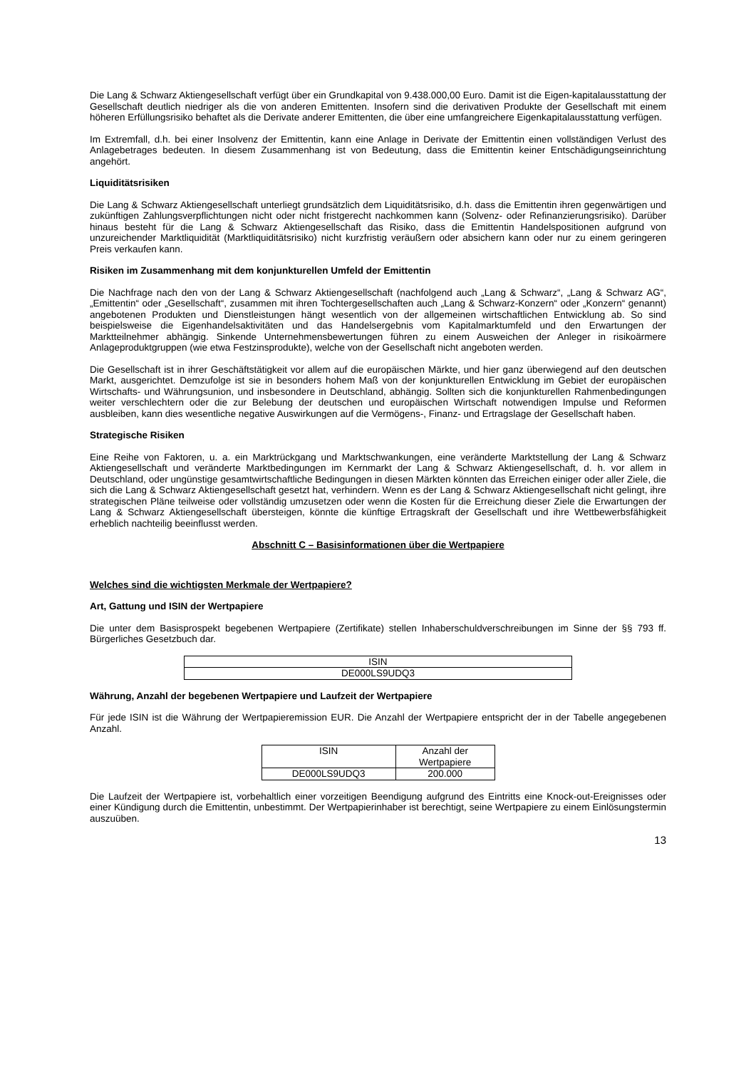Die Lang & Schwarz Aktiengesellschaft verfügt über ein Grundkapital von 9.438.000,00 Euro. Damit ist die Eigen-kapitalausstattung der Gesellschaft deutlich niedriger als die von anderen Emittenten. Insofern sind die derivativen Produkte der Gesellschaft mit einem höheren Erfüllungsrisiko behaftet als die Derivate anderer Emittenten, die über eine umfangreichere Eigenkapitalausstattung verfügen.
Im Extremfall, d.h. bei einer Insolvenz der Emittentin, kann eine Anlage in Derivate der Emittentin einen vollständigen Verlust des Anlagebetrages bedeuten. In diesem Zusammenhang ist von Bedeutung, dass die Emittentin keiner Entschädigungseinrichtung angehört.
Liquiditätsrisiken
Die Lang & Schwarz Aktiengesellschaft unterliegt grundsätzlich dem Liquiditätsrisiko, d.h. dass die Emittentin ihren gegenwärtigen und zukünftigen Zahlungsverpflichtungen nicht oder nicht fristgerecht nachkommen kann (Solvenz- oder Refinanzierungsrisiko). Darüber hinaus besteht für die Lang & Schwarz Aktiengesellschaft das Risiko, dass die Emittentin Handelspositionen aufgrund von unzureichender Marktliquidität (Marktliquiditätsrisiko) nicht kurzfristig veräußern oder absichern kann oder nur zu einem geringeren Preis verkaufen kann.
Risiken im Zusammenhang mit dem konjunkturellen Umfeld der Emittentin
Die Nachfrage nach den von der Lang & Schwarz Aktiengesellschaft (nachfolgend auch „Lang & Schwarz“, „Lang & Schwarz AG“, „Emittentin“ oder „Gesellschaft“, zusammen mit ihren Tochtergesellschaften auch „Lang & Schwarz-Konzern“ oder „Konzern“ genannt) angebotenen Produkten und Dienstleistungen hängt wesentlich von der allgemeinen wirtschaftlichen Entwicklung ab. So sind beispielsweise die Eigenhandelsaktivitäten und das Handelsergebnis vom Kapitalmarktumfeld und den Erwartungen der Marktteilnehmer abhängig. Sinkende Unternehmensbewertungen führen zu einem Ausweichen der Anleger in risikoärmere Anlageproduktgruppen (wie etwa Festzinsprodukte), welche von der Gesellschaft nicht angeboten werden.
Die Gesellschaft ist in ihrer Geschäftstätigkeit vor allem auf die europäischen Märkte, und hier ganz überwiegend auf den deutschen Markt, ausgerichtet. Demzufolge ist sie in besonders hohem Maß von der konjunkturellen Entwicklung im Gebiet der europäischen Wirtschafts- und Währungsunion, und insbesondere in Deutschland, abhängig. Sollten sich die konjunkturellen Rahmenbedingungen weiter verschlechtern oder die zur Belebung der deutschen und europäischen Wirtschaft notwendigen Impulse und Reformen ausbleiben, kann dies wesentliche negative Auswirkungen auf die Vermögens-, Finanz- und Ertragslage der Gesellschaft haben.
Strategische Risiken
Eine Reihe von Faktoren, u. a. ein Marktrückgang und Marktschwankungen, eine veränderte Marktstellung der Lang & Schwarz Aktiengesellschaft und veränderte Marktbedingungen im Kernmarkt der Lang & Schwarz Aktiengesellschaft, d. h. vor allem in Deutschland, oder ungünstige gesamtwirtschaftliche Bedingungen in diesen Märkten könnten das Erreichen einiger oder aller Ziele, die sich die Lang & Schwarz Aktiengesellschaft gesetzt hat, verhindern. Wenn es der Lang & Schwarz Aktiengesellschaft nicht gelingt, ihre strategischen Pläne teilweise oder vollständig umzusetzen oder wenn die Kosten für die Erreichung dieser Ziele die Erwartungen der Lang & Schwarz Aktiengesellschaft übersteigen, könnte die künftige Ertragskraft der Gesellschaft und ihre Wettbewerbsfähigkeit erheblich nachteilig beeinflusst werden.
Abschnitt C – Basisinformationen über die Wertpapiere
Welches sind die wichtigsten Merkmale der Wertpapiere?
Art, Gattung und ISIN der Wertpapiere
Die unter dem Basisprospekt begebenen Wertpapiere (Zertifikate) stellen Inhaberschuldverschreibungen im Sinne der §§ 793 ff. Bürgerliches Gesetzbuch dar.
| ISIN |
| --- |
| DE000LS9UDQ3 |
Währung, Anzahl der begebenen Wertpapiere und Laufzeit der Wertpapiere
Für jede ISIN ist die Währung der Wertpapieremission EUR. Die Anzahl der Wertpapiere entspricht der in der Tabelle angegebenen Anzahl.
| ISIN | Anzahl der Wertpapiere |
| --- | --- |
| DE000LS9UDQ3 | 200.000 |
Die Laufzeit der Wertpapiere ist, vorbehaltlich einer vorzeitigen Beendigung aufgrund des Eintritts eine Knock-out-Ereignisses oder einer Kündigung durch die Emittentin, unbestimmt. Der Wertpapierinhaber ist berechtigt, seine Wertpapiere zu einem Einlösungstermin auszuüben.
13